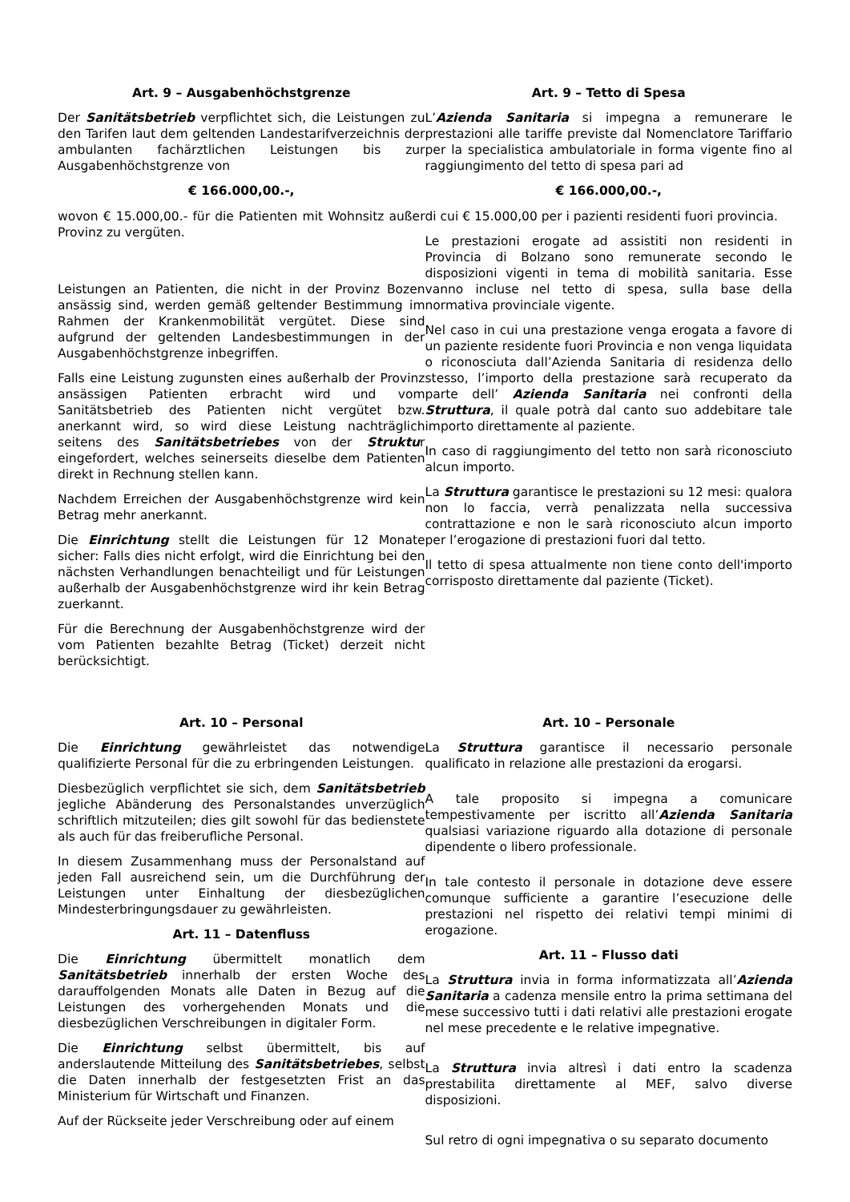Art. 9 – Ausgabenhöchstgrenze
Der Sanitätsbetrieb verpflichtet sich, die Leistungen zu den Tarifen laut dem geltenden Landestarifverzeichnis der ambulanten fachärztlichen Leistungen bis zur Ausgabenhöchstgrenze von
€ 166.000,00.-,
wovon € 15.000,00.- für die Patienten mit Wohnsitz außer Provinz zu vergüten.
Leistungen an Patienten, die nicht in der Provinz Bozen ansässig sind, werden gemäß geltender Bestimmung im Rahmen der Krankenmobilität vergütet. Diese sind aufgrund der geltenden Landesbestimmungen in der Ausgabenhöchstgrenze inbegriffen.
Falls eine Leistung zugunsten eines außerhalb der Provinz ansässigen Patienten erbracht wird und vom Sanitätsbetrieb des Patienten nicht vergütet bzw. anerkannt wird, so wird diese Leistung nachträglich seitens des Sanitätsbetriebes von der Struktur eingefordert, welches seinerseits dieselbe dem Patienten direkt in Rechnung stellen kann.
Nachdem Erreichen der Ausgabenhöchstgrenze wird kein Betrag mehr anerkannt.
Die Einrichtung stellt die Leistungen für 12 Monate sicher: Falls dies nicht erfolgt, wird die Einrichtung bei den nächsten Verhandlungen benachteiligt und für Leistungen außerhalb der Ausgabenhöchstgrenze wird ihr kein Betrag zuerkannt.
Für die Berechnung der Ausgabenhöchstgrenze wird der vom Patienten bezahlte Betrag (Ticket) derzeit nicht berücksichtigt.
Art. 9 – Tetto di Spesa
L’Azienda Sanitaria si impegna a remunerare le prestazioni alle tariffe previste dal Nomenclatore Tariffario per la specialistica ambulatoriale in forma vigente fino al raggiungimento del tetto di spesa pari ad
€ 166.000,00.-,
di cui € 15.000,00 per i pazienti residenti fuori provincia.
Le prestazioni erogate ad assistiti non residenti in Provincia di Bolzano sono remunerate secondo le disposizioni vigenti in tema di mobilità sanitaria. Esse vanno incluse nel tetto di spesa, sulla base della normativa provinciale vigente.
Nel caso in cui una prestazione venga erogata a favore di un paziente residente fuori Provincia e non venga liquidata o riconosciuta dall’Azienda Sanitaria di residenza dello stesso, l’importo della prestazione sarà recuperato da parte dell’ Azienda Sanitaria nei confronti della Struttura, il quale potrà dal canto suo addebitare tale importo direttamente al paziente.
In caso di raggiungimento del tetto non sarà riconosciuto alcun importo.
La Struttura garantisce le prestazioni su 12 mesi: qualora non lo faccia, verrà penalizzata nella successiva contrattazione e non le sarà riconosciuto alcun importo per l’erogazione di prestazioni fuori dal tetto.
Il tetto di spesa attualmente non tiene conto dell'importo corrisposto direttamente dal paziente (Ticket).
Art. 10 – Personal
Die Einrichtung gewährleistet das notwendige qualifizierte Personal für die zu erbringenden Leistungen.
Diesbezüglich verpflichtet sie sich, dem Sanitätsbetrieb jegliche Abänderung des Personalstandes unverzüglich schriftlich mitzuteilen; dies gilt sowohl für das bedienstete als auch für das freiberufliche Personal.
In diesem Zusammenhang muss der Personalstand auf jeden Fall ausreichend sein, um die Durchführung der Leistungen unter Einhaltung der diesbezüglichen Mindesterbringungsdauer zu gewährleisten.
Art. 11 – Datenfluss
Die Einrichtung übermittelt monatlich dem Sanitätsbetrieb innerhalb der ersten Woche des darauffolgenden Monats alle Daten in Bezug auf die Leistungen des vorhergehenden Monats und die diesbezüglichen Verschreibungen in digitaler Form.
Die Einrichtung selbst übermittelt, bis auf anderslautende Mitteilung des Sanitätsbetriebes, selbst die Daten innerhalb der festgesetzten Frist an das Ministerium für Wirtschaft und Finanzen.
Auf der Rückseite jeder Verschreibung oder auf einem
Art. 10 – Personale
La Struttura garantisce il necessario personale qualificato in relazione alle prestazioni da erogarsi.
A tale proposito si impegna a comunicare tempestivamente per iscritto all’Azienda Sanitaria qualsiasi variazione riguardo alla dotazione di personale dipendente o libero professionale.
In tale contesto il personale in dotazione deve essere comunque sufficiente a garantire l’esecuzione delle prestazioni nel rispetto dei relativi tempi minimi di erogazione.
Art. 11 – Flusso dati
La Struttura invia in forma informatizzata all’Azienda Sanitaria a cadenza mensile entro la prima settimana del mese successivo tutti i dati relativi alle prestazioni erogate nel mese precedente e le relative impegnative.
La Struttura invia altresì i dati entro la scadenza prestabilita direttamente al MEF, salvo diverse disposizioni.
Sul retro di ogni impegnativa o su separato documento